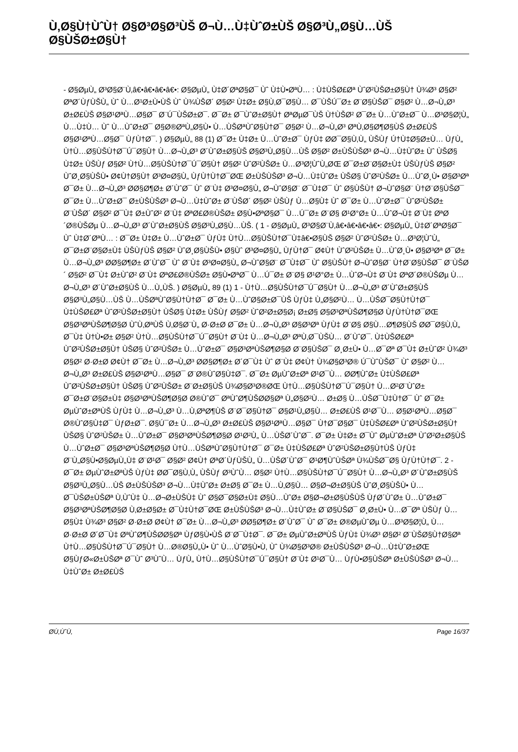Ù‚Ø§Ù†ÙˆÙ† Ø§Ø³Ø§Ø³ÙŠ Ø¬Ù…Ù‡ÙˆØ±ÙŠ Ø§Ø³Ù„Ø§Ù…ÙŠ Ø§ÙŠØ±Ø§Ù†
- Ø§ØµÙ„ Ø³Ø§Ø¨Ù‚â€•â€•â€•â€•: Ø§ØµÙ„ Ù‡Ø´ØªØ§Ø¯ Ùˆ Ù‡Ù•ØªÙ… : Ù‡ÙŠØ£Øª ÙˆØ²ÙŠØ±Ø§Ù† Ù¾Ø³ Ø§Ø² ØªØ´ÙƒÙŠÙ„ Ùˆ Ù…Ø¹Ø±Ù•ÙŠ Ùˆ Ù¾ÙŠØ´ Ø§Ø² Ù‡Ø± Ø§Ù‚Ø¯Ø§Ù… Ø¯ÙŠÚ¯Ø± Ø¨Ø§ÙŠØ¯ Ø§Ø² Ù…Ø¬Ù„Ø³ Ø±Ø£ÙŠ Ø§Ø¹ØªÙ…Ø§Ø¯ Ø¨Ú¯ÙŠØ±Ø¯. Ø¯Ø± Ø¯ÙˆØ±Ø§Ù† ØªØµØ¯ÙŠ Ù†ÙŠØ² Ø¯Ø± Ù…ÙˆØ±Ø¯ Ù…Ø³Ø§Ø¦Ù„ Ù…Ù‡Ù… Ùˆ Ù…ÙˆØ±Ø¯ Ø§Ø®ØªÙ„Ø§Ù• Ù…ÙŠØªÙˆØ§Ù†Ø¯ Ø§Ø² Ù…Ø¬Ù„Ø³ ØªÙ‚Ø§Ø¶Ø§ÙŠ Ø±Ø£ÙŠ Ø§Ø¹ØªÙ…Ø§Ø¯ ÙƒÙ†Ø¯. ) Ø§ØµÙ„ 88 (1) Ø¯Ø± Ù‡Ø± Ù…ÙˆØ±Ø¯ ÙƒÙ‡ Ø­Ø¯Ø§Ù‚Ù„ ÙŠÙƒ Ú†Ù‡Ø§Ø±Ù… ÙƒÙ„ Ù†Ù…Ø§ÙŠÙ†Ø¯Ú¯Ø§Ù† Ù…Ø¬Ù„Ø³ Ø´ÙˆØ±Ø§ÙŠ Ø§Ø³Ù„Ø§Ù…ÙŠ Ø§Ø² Ø±ÙŠÙŠØ³ Ø¬Ù…Ù‡ÙˆØ± Ùˆ ÙŠØ§ Ù‡Ø± ÙŠÙƒ Ø§Ø² Ù†Ù…Ø§ÙŠÙ†Ø¯Ú¯Ø§Ù† Ø§Ø² ÙˆØ²ÙŠØ± Ù…Ø³Ø¦ÙˆÙ„ØŒ Ø¯Ø±Ø¨Ø§Ø±Ù‡ ÙŠÙƒÙŠ Ø§Ø² ÙˆØ¸Ø§ÙŠÙ• Ø¢Ù†Ø§Ù† Ø³Ø¤Ø§Ù„ ÙƒÙ†Ù†Ø¯ØŒ Ø±ÙŠÙŠØ³ Ø¬Ù…Ù‡ÙˆØ± ÙŠØ§ ÙˆØ²ÙŠØ± Ù…ÙˆØ¸Ù• Ø§Ø³Øª Ø¯Ø± Ù…Ø¬Ù„Ø³ Ø­Ø§Ø¶Ø± Ø´ÙˆØ¯ Ùˆ Ø¨Ù‡ Ø³Ø¤Ø§Ù„ Ø¬ÙˆØ§Ø¨ Ø¯Ù‡Ø¯ Ùˆ Ø§ÙŠÙ† Ø¬ÙˆØ§Ø¨ Ù†Ø¨Ø§ÙŠØ¯ Ø¯Ø± Ù…ÙˆØ±Ø¯ Ø±ÙŠÙŠØ³ Ø¬Ù…Ù‡ÙˆØ± Ø¨ÙŠØ´ Ø§Ø² ÙŠÙƒ Ù…Ø§Ù‡ Ùˆ Ø¯Ø± Ù…ÙˆØ±Ø¯ ÙˆØ²ÙŠØ± Ø¨ÙŠØ´ Ø§Ø² Ø¯Ù‡ Ø±ÙˆØ² Ø¨Ù‡ ØªØ£Ø®ÙŠØ± Ø§Ù•ØªØ§Ø¯ Ù…Ú¯Ø± Ø¨Ø§ Ø¹Ø°Ø± Ù…ÙˆØ¬Ù‡ Ø¨Ù‡ ØªØ´Ø®ÙŠØµ Ù…Ø¬Ù„Ø³ Ø´ÙˆØ±Ø§ÙŠ Ø§Ø³Ù„Ø§Ù…ÙŠ. ( 1 - Ø§ØµÙ„ Ø³Ø§Ø¨Ù‚â€•â€•â€•â€•: Ø§ØµÙ„ Ù‡Ø´ØªØ§Ø¯ Ùˆ Ù‡Ø´ØªÙ… : Ø¯Ø± Ù‡Ø± Ù…ÙˆØ±Ø¯ ÙƒÙ‡ Ù†Ù…Ø§ÙŠÙ†Ø¯Ù‡â€•Ø§ÙŠ Ø§Ø² ÙˆØ²ÙŠØ± Ù…Ø³Ø¦ÙˆÙ„ Ø¯Ø±Ø¨Ø§Ø±Ù‡ ÙŠÙƒÙŠ Ø§Ø² ÙˆØ¸Ø§ÙŠÙ• Ø§Ùˆ Ø³Ø¤Ø§Ù„ ÙƒÙ†Ø¯ Ø¢Ù† ÙˆØ²ÙŠØ± Ù…ÙˆØ¸Ù• Ø§Ø³Øª Ø¯Ø± Ù…Ø¬Ù„Ø³ Ø­Ø§Ø¶Ø± Ø´ÙˆØ¯ Ùˆ Ø¨Ù‡ Ø³Ø¤Ø§Ù„ Ø¬ÙˆØ§Ø¨ Ø¯Ù‡Ø¯ Ùˆ Ø§ÙŠÙ† Ø¬ÙˆØ§Ø¨ Ù†Ø¨Ø§ÙŠØ¯ Ø¨ÙŠØ´ Ø§Ø² Ø¯Ù‡ Ø±ÙˆØ² Ø¨Ù‡ ØªØ£Ø®ÙŠØ± Ø§Ù•ØªØ¯ Ù…Ú¯Ø± Ø¨Ø§ Ø¹Ø°Ø± Ù…ÙˆØ¬Ù‡ Ø¨Ù‡ ØªØ´Ø®ÙŠØµ Ù…Ø¬Ù„Ø³ Ø´ÙˆØ±Ø§ÙŠ Ù…Ù„ÙŠ. ) Ø§ØµÙ„ 89 (1) 1 - Ù†Ù…Ø§ÙŠÙ†Ø¯Ú¯Ø§Ù† Ù…Ø¬Ù„Ø³ Ø´ÙˆØ±Ø§ÙŠ Ø§Ø³Ù„Ø§Ù…ÙŠ Ù…ÙŠØªÙˆØ§Ù†Ù†Ø¯ Ø¯Ø± Ù…ÙˆØ§Ø±Ø¯ÙŠ ÙƒÙ‡ Ù„Ø§Ø²Ù… Ù…ÙŠØ¯Ø§Ù†Ù†Ø¯ Ù‡ÙŠØ£Øª ÙˆØ²ÙŠØ±Ø§Ù† ÙŠØ§ Ù‡Ø± ÙŠÙƒ Ø§Ø² ÙˆØ²Ø±Ø§Ø¡ Ø±Ø§ Ø§Ø³ØªÙŠØ¶Ø§Ø­ ÙƒÙ†Ù†Ø¯ØŒ Ø§Ø³ØªÙŠØ¶Ø§Ø­ ÙˆÙ‚ØªÙŠ Ù‚Ø§Ø¨Ù„ Ø·Ø±Ø­ Ø¯Ø± Ù…Ø¬Ù„Ø³ Ø§Ø³Øª ÙƒÙ‡ Ø¨Ø§ Ø§Ù…Ø¶Ø§ÙŠ Ø­Ø¯Ø§Ù‚Ù„ Ø¯Ù‡ Ù†Ù•Ø± Ø§Ø² Ù†Ù…Ø§ÙŠÙ†Ø¯Ú¯Ø§Ù† Ø¨Ù‡ Ù…Ø¬Ù„Ø³ ØªÙ‚Ø¯ÙŠÙ… Ø´ÙˆØ¯. Ù‡ÙŠØ£Øª ÙˆØ²ÙŠØ±Ø§Ù† ÙŠØ§ ÙˆØ²ÙŠØ± Ù…ÙˆØ±Ø¯ Ø§Ø³ØªÙŠØ¶Ø§Ø­ Ø¨Ø§ÙŠØ¯ Ø¸Ø±Ù• Ù…Ø¯Øª Ø¯Ù‡ Ø±ÙˆØ² Ù¾Ø³ Ø§Ø² Ø·Ø±Ø­ Ø¢Ù† Ø¯Ø± Ù…Ø¬Ù„Ø³ Ø­Ø§Ø¶Ø± Ø´Ø¯Ù‡ Ùˆ Ø¨Ù‡ Ø¢Ù† Ù¾Ø§Ø³Ø® Ú¯ÙˆÙŠØ¯ Ùˆ Ø§Ø² Ù…Ø¬Ù„Ø³ Ø±Ø£ÙŠ Ø§Ø¹ØªÙ…Ø§Ø¯ Ø¨Ø®ÙˆØ§Ù‡Ø¯. Ø¯Ø± ØµÙˆØ±Øª Ø¹Ø¯Ù… Ø­Ø¶ÙˆØ± Ù‡ÙŠØ£Øª ÙˆØ²ÙŠØ±Ø§Ù† ÙŠØ§ ÙˆØ²ÙŠØ± Ø¨Ø±Ø§ÙŠ Ù¾Ø§Ø³Ø®ØŒ Ù†Ù…Ø§ÙŠÙ†Ø¯Ú¯Ø§Ù† Ù…Ø²Ø¨ÙˆØ± Ø¯Ø±Ø¨Ø§Ø±Ù‡ Ø§Ø³ØªÙŠØ¶Ø§Ø­ Ø®ÙˆØ¯ ØªÙˆØ¶ÙŠØ­Ø§Øª Ù„Ø§Ø²Ù… Ø±Ø§ Ù…ÙŠØ¯Ù‡Ù†Ø¯ Ùˆ Ø¯Ø± ØµÙˆØ±ØªÙŠ ÙƒÙ‡ Ù…Ø¬Ù„Ø³ Ù…Ù‚ØªØ¶ÙŠ Ø¨Ø¯Ø§Ù†Ø¯ Ø§Ø¹Ù„Ø§Ù… Ø±Ø£ÙŠ Ø¹Ø¯Ù… Ø§Ø¹ØªÙ…Ø§Ø¯ Ø®ÙˆØ§Ù‡Ø¯ ÙƒØ±Ø¯. Ø§Ú¯Ø± Ù…Ø¬Ù„Ø³ Ø±Ø£ÙŠ Ø§Ø¹ØªÙ…Ø§Ø¯ Ù†Ø¯Ø§Ø¯ Ù‡ÙŠØ£Øª ÙˆØ²ÙŠØ±Ø§Ù† ÙŠØ§ ÙˆØ²ÙŠØ± Ù…ÙˆØ±Ø¯ Ø§Ø³ØªÙŠØ¶Ø§Ø­ Ø¹Ø²Ù„ Ù…ÙŠØ´ÙˆØ¯. Ø¯Ø± Ù‡Ø± Ø¯Ùˆ ØµÙˆØ±Øª ÙˆØ²Ø±Ø§ÙŠ Ù…ÙˆØ±Ø¯ Ø§Ø³ØªÙŠØ¶Ø§Ø­ Ù†Ù…ÙŠØªÙˆØ§Ù†Ù†Ø¯ Ø¯Ø± Ù‡ÙŠØ£Øª ÙˆØ²ÙŠØ±Ø§Ù†ÙŠ ÙƒÙ‡ Ø¨Ù„Ø§Ù•Ø§ØµÙ„Ù‡ Ø¨Ø¹Ø¯ Ø§Ø² Ø¢Ù† ØªØ´ÙƒÙŠÙ„ Ù…ÙŠØ´ÙˆØ¯ Ø¹Ø¶ÙˆÙŠØª Ù¾ÙŠØ¯Ø§ ÙƒÙ†Ù†Ø¯. 2 - Ø¯Ø± ØµÙˆØ±ØªÙŠ ÙƒÙ‡ Ø­Ø¯Ø§Ù‚Ù„ ÙŠÙƒ Ø³ÙˆÙ… Ø§Ø² Ù†Ù…Ø§ÙŠÙ†Ø¯Ú¯Ø§Ù† Ù…Ø¬Ù„Ø³ Ø´ÙˆØ±Ø§ÙŠ Ø§Ø³Ù„Ø§Ù…ÙŠ Ø±ÙŠÙŠØ³ Ø¬Ù…Ù‡ÙˆØ± Ø±Ø§ Ø¯Ø± Ù…Ù‚Ø§Ù… Ø§Ø¬Ø±Ø§ÙŠ ÙˆØ¸Ø§ÙŠÙ• Ù…Ø¯ÙŠØ±ÙŠØª Ù‚ÙˆÙ‡ Ù…Ø¬Ø±ÙŠÙ‡ Ùˆ Ø§Ø¯Ø§Ø±Ù‡ Ø§Ù…ÙˆØ± Ø§Ø¬Ø±Ø§ÙŠÙŠ ÙƒØ´ÙˆØ± Ù…ÙˆØ±Ø¯ Ø§Ø³ØªÙŠØ¶Ø§Ø­ Ù‚Ø±Ø§Ø± Ø¯Ù‡Ù†Ø¯ØŒ Ø±ÙŠÙŠØ³ Ø¬Ù…Ù‡ÙˆØ± Ø¨Ø§ÙŠØ¯ Ø¸Ø±Ù• Ù…Ø¯Øª ÙŠÙƒ Ù…Ø§Ù‡ Ù¾Ø³ Ø§Ø² Ø·Ø±Ø­ Ø¢Ù† Ø¯Ø± Ù…Ø¬Ù„Ø³ Ø­Ø§Ø¶Ø± Ø´ÙˆØ¯ Ùˆ Ø¯Ø± Ø®ØµÙˆØµ Ù…Ø³Ø§Ø¦Ù„ Ù…Ø·Ø±Ø­ Ø´Ø¯Ù‡ ØªÙˆØ¶ÙŠØ­Ø§Øª ÙƒØ§Ù•ÙŠ Ø¨Ø¯Ù‡Ø¯. Ø¯Ø± ØµÙˆØ±ØªÙŠ ÙƒÙ‡ Ù¾Ø³ Ø§Ø² Ø¨ÙŠØ§Ù†Ø§Øª Ù†Ù…Ø§ÙŠÙ†Ø¯Ú¯Ø§Ù† Ù…Ø®Ø§Ù„Ù• Ùˆ Ù…ÙˆØ§Ù•Ù‚ Ùˆ Ù¾Ø§Ø³Ø® Ø±ÙŠÙŠØ³ Ø¬Ù…Ù‡ÙˆØ±ØŒ Ø§ÙƒØ«Ø±ÙŠØª Ø¯Ùˆ Ø³ÙˆÙ… ÙƒÙ„ Ù†Ù…Ø§ÙŠÙ†Ø¯Ú¯Ø§Ù† Ø¨Ù‡ Ø¹Ø¯Ù… ÙƒÙ•Ø§ÙŠØª Ø±ÙŠÙŠØ³ Ø¬Ù…Ù‡ÙˆØ± Ø±Ø£ÙŠ
Ø­Ù‚ÙˆÙ‚ Page 16/37